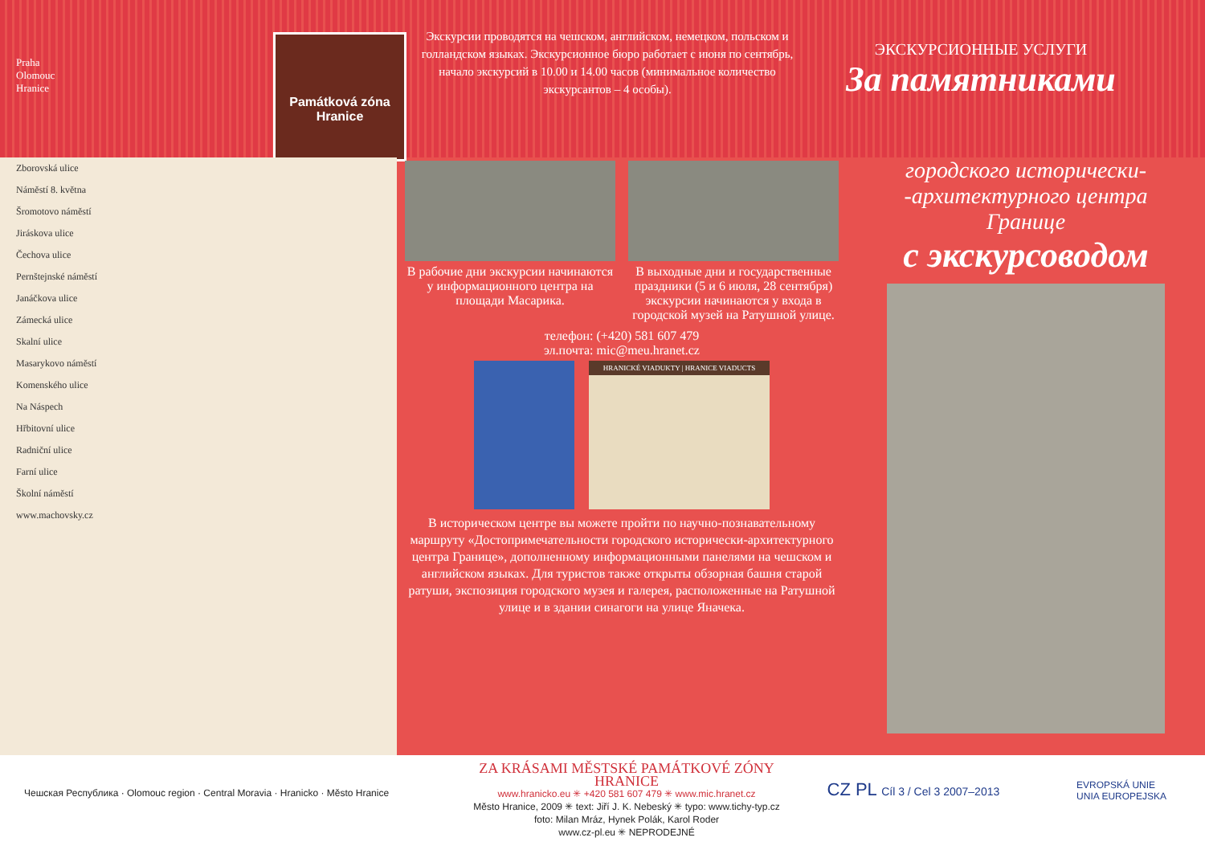Praha
Olomouc
Hranice
Památková zóna
Hranice
Экскурсии проводятся на чешском, английском, немецком, польском и голландском языках. Экскурсионное бюро работает с июня по сентябрь, начало экскурсий в 10.00 и 14.00 часов (минимальное количество экскурсантов – 4 особы).
ЭКСКУРСИОННЫЕ УСЛУГИ
За памятниками
Zborovská ulice
Náměstí 8. května
Šromotovo náměstí
Jiráskova ulice
Čechova ulice
Pernštejnské náměstí
Janáčkova ulice
Zámecká ulice
Skalní ulice
Masarykovo náměstí
Komenského ulice
Na Náspech
Hřbitovní ulice
Radniční ulice
Farní ulice
Školní náměstí
www.machovsky.cz
В рабочие дни экскурсии начинаются у информационного центра на площади Масарика.
В выходные дни и государственные праздники (5 и 6 июля, 28 сентября) экскурсии начинаются у входа в городской музей на Ратушной улице.
телефон: (+420) 581 607 479
эл.почта: mic@meu.hranet.cz
HRANICKÉ VIADUKTY | HRANICE VIADUCTS
В историческом центре вы можете пройти по научно-познавательному маршруту «Достопримечательности городского исторически-архитектурного центра Границе», дополненному информационными панелями на чешском и английском языках. Для туристов также открыты обзорная башня старой ратуши, экспозиция городского музея и галерея, расположенные на Ратушной улице и в здании синагоги на улице Яначека.
городского исторически-
-архитектурного центра
Границе
с экскурсоводом
Чешская Республика · Olomouc region · Central Moravia · Hranicko · Město Hranice
ZA KRÁSAMI MĚSTSKÉ PAMÁTKOVÉ ZÓNY HRANICE
www.hranicko.eu ✳ +420 581 607 479 ✳ www.mic.hranet.cz
Město Hranice, 2009 ✳ text: Jiří J. K. Nebeský ✳ typo: www.tichy-typ.cz
foto: Milan Mráz, Hynek Polák, Karol Roder
www.cz-pl.eu ✳ NEPRODEJNÉ
CZ PL Cíl 3 / Cel 3 2007–2013
EVROPSKÁ UNIE
UNIA EUROPEJSKA